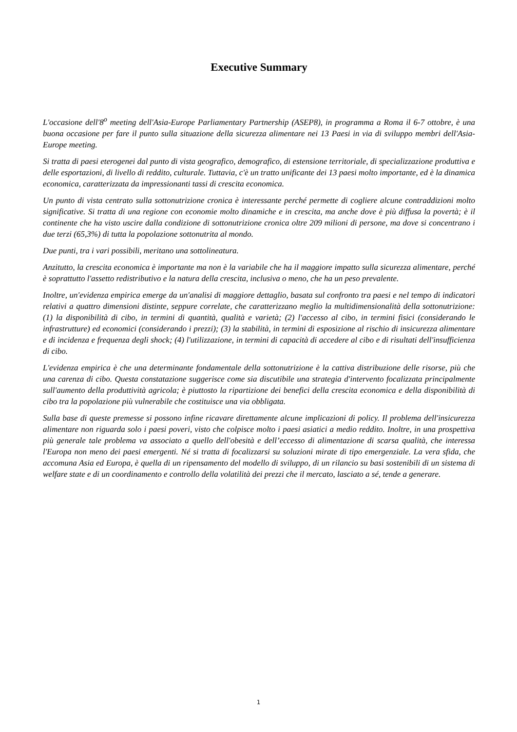Executive Summary
L'occasione dell'8<sup>o</sup> meeting dell'Asia-Europe Parliamentary Partnership (ASEP8), in programma a Roma il 6-7 ottobre, è una buona occasione per fare il punto sulla situazione della sicurezza alimentare nei 13 Paesi in via di sviluppo membri dell'Asia-Europe meeting.
Si tratta di paesi eterogenei dal punto di vista geografico, demografico, di estensione territoriale, di specializzazione produttiva e delle esportazioni, di livello di reddito, culturale. Tuttavia, c'è un tratto unificante dei 13 paesi molto importante, ed è la dinamica economica, caratterizzata da impressionanti tassi di crescita economica.
Un punto di vista centrato sulla sottonutrizione cronica è interessante perché permette di cogliere alcune contraddizioni molto significative. Si tratta di una regione con economie molto dinamiche e in crescita, ma anche dove è più diffusa la povertà; è il continente che ha visto uscire dalla condizione di sottonutrizione cronica oltre 209 milioni di persone, ma dove si concentrano i due terzi (65,3%) di tutta la popolazione sottonutrita al mondo.
Due punti, tra i vari possibili, meritano una sottolineatura.
Anzitutto, la crescita economica è importante ma non è la variabile che ha il maggiore impatto sulla sicurezza alimentare, perché è soprattutto l'assetto redistributivo e la natura della crescita, inclusiva o meno, che ha un peso prevalente.
Inoltre, un'evidenza empirica emerge da un'analisi di maggiore dettaglio, basata sul confronto tra paesi e nel tempo di indicatori relativi a quattro dimensioni distinte, seppure correlate, che caratterizzano meglio la multidimensionalità della sottonutrizione: (1) la disponibilità di cibo, in termini di quantità, qualità e varietà; (2) l'accesso al cibo, in termini fisici (considerando le infrastrutture) ed economici (considerando i prezzi); (3) la stabilità, in termini di esposizione al rischio di insicurezza alimentare e di incidenza e frequenza degli shock; (4) l'utilizzazione, in termini di capacità di accedere al cibo e di risultati dell'insufficienza di cibo.
L'evidenza empirica è che una determinante fondamentale della sottonutrizione è la cattiva distribuzione delle risorse, più che una carenza di cibo. Questa constatazione suggerisce come sia discutibile una strategia d'intervento focalizzata principalmente sull'aumento della produttività agricola; è piuttosto la ripartizione dei benefici della crescita economica e della disponibilità di cibo tra la popolazione più vulnerabile che costituisce una via obbligata.
Sulla base di queste premesse si possono infine ricavare direttamente alcune implicazioni di policy. Il problema dell'insicurezza alimentare non riguarda solo i paesi poveri, visto che colpisce molto i paesi asiatici a medio reddito. Inoltre, in una prospettiva più generale tale problema va associato a quello dell'obesità e dell’eccesso di alimentazione di scarsa qualità, che interessa l'Europa non meno dei paesi emergenti. Né si tratta di focalizzarsi su soluzioni mirate di tipo emergenziale. La vera sfida, che accomuna Asia ed Europa, è quella di un ripensamento del modello di sviluppo, di un rilancio su basi sostenibili di un sistema di welfare state e di un coordinamento e controllo della volatilità dei prezzi che il mercato, lasciato a sé, tende a generare.
1